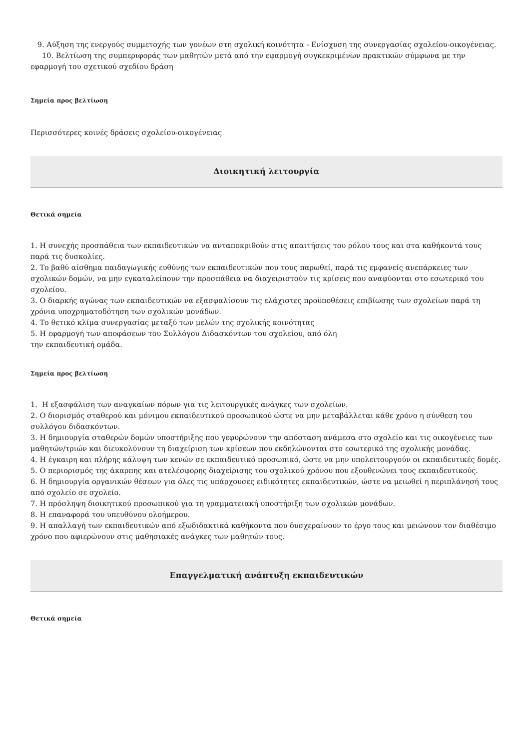9. Αύξηση της ενεργούς συμμετοχής των γονέων στη σχολική κοινότητα - Ενίσχυση της συνεργασίας σχολείου-οικογένειας.
10. Βελτίωση της συμπεριφοράς των μαθητών μετά από την εφαρμογή συγκεκριμένων πρακτικών σύμφωνα με την εφαρμογή του σχετικού σχεδίου δράση
Σημεία προς βελτίωση
Περισσότερες κοινές δράσεις σχολείου-οικογένειας
Διοικητική λειτουργία
Θετικά σημεία
1. Η συνεχής προσπάθεια των εκπαιδευτικών να ανταποκριθούν στις απαιτήσεις του ρόλου τους και στα καθήκοντά τους παρά τις δυσκολίες.
2. Το βαθύ αίσθημα παιδαγωγικής ευθύνης των εκπαιδευτικών που τους παρωθεί, παρά τις εμφανείς ανεπάρκειες των σχολικών δομών, να μην εγκαταλείπουν την προσπάθεια να διαχειριστούν τις κρίσεις που αναφύονται στο εσωτερικό του σχολείου.
3. Ο διαρκής αγώνας των εκπαιδευτικών να εξασφαλίσουν τις ελάχιστες προϋποθέσεις επιβίωσης των σχολείων παρά τη χρόνια υποχρηματοδότηση των σχολικών μονάδων.
4. Το θετικό κλίμα συνεργασίας μεταξύ των μελών της σχολικής κοινότητας
5. Η εφαρμογή των αποφάσεων του Συλλόγου Διδασκόντων του σχολείου, από όλη
την εκπαιδευτική ομάδα.
Σημεία προς βελτίωση
1. Η εξασφάλιση των αναγκαίων πόρων για τις λειτουργικές ανάγκες των σχολείων.
2. Ο διορισμός σταθερού και μόνιμου εκπαιδευτικού προσωπικού ώστε να μην μεταβάλλεται κάθε χρόνο η σύνθεση του συλλόγου διδασκόντων.
3. Η δημιουργία σταθερών δομών υποστήριξης που γεφυρώνουν την απόσταση ανάμεσα στο σχολείο και τις οικογένειες των μαθητών/τριών και διευκολύνουν τη διαχείριση των κρίσεων που εκδηλώνονται στο εσωτερικό της σχολικής μονάδας.
4. Η έγκαιρη και πλήρης κάλυψη των κενών σε εκπαιδευτικό προσωπικό, ώστε να μην υπολειτουργούν οι εκπαιδευτικές δομές.
5. Ο περιορισμός της άκαρπης και ατελέσφορης διαχείρισης του σχολικού χρόνου που εξουθενώνει τους εκπαιδευτικούς.
6. Η δημιουργία οργανικών θέσεων για όλες τις υπάρχουσες ειδικότητες εκπαιδευτικών, ώστε να μειωθεί η περιπλάνησή τους από σχολείο σε σχολείο.
7. Η πρόσληψη διοικητικού προσωπικού για τη γραμματειακή υποστήριξη των σχολικών μονάδων.
8. Η επαναφορά του υπευθύνου ολοήμερου.
9. Η απαλλαγή των εκπαιδευτικών από εξωδιδακτικά καθήκοντα που δυσχεραίνουν το έργο τους και μειώνουν τον διαθέσιμο χρόνο που αφιερώνουν στις μαθησιακές ανάγκες των μαθητών τους.
Επαγγελματική ανάπτυξη εκπαιδευτικών
Θετικά σημεία